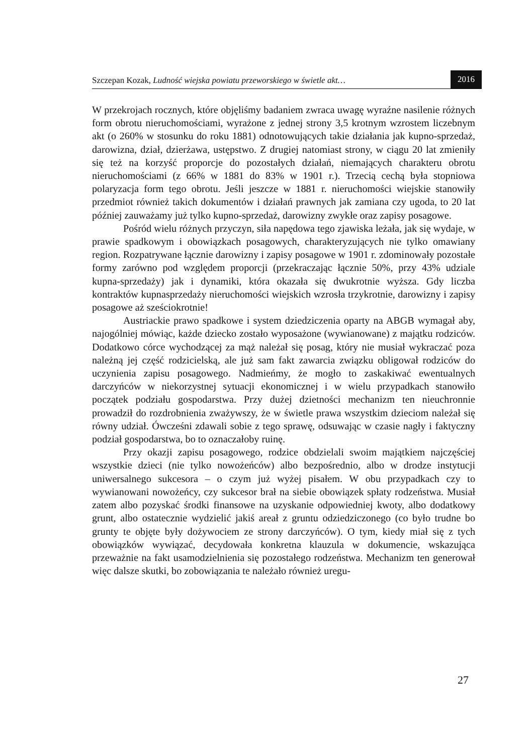Szczepan Kozak, Ludność wiejska powiatu przeworskiego w świetle akt… 2016
W przekrojach rocznych, które objęliśmy badaniem zwraca uwagę wyraźne nasilenie różnych form obrotu nieruchomościami, wyrażone z jednej strony 3,5 krotnym wzrostem liczebnym akt (o 260% w stosunku do roku 1881) odnotowujących takie działania jak kupno-sprzedaż, darowizna, dział, dzierżawa, ustępstwo. Z drugiej natomiast strony, w ciągu 20 lat zmieniły się też na korzyść proporcje do pozostałych działań, niemających charakteru obrotu nieruchomościami (z 66% w 1881 do 83% w 1901 r.). Trzecią cechą była stopniowa polaryzacja form tego obrotu. Jeśli jeszcze w 1881 r. nieruchomości wiejskie stanowiły przedmiot również takich dokumentów i działań prawnych jak zamiana czy ugoda, to 20 lat później zauważamy już tylko kupno-sprzedaż, darowizny zwykłe oraz zapisy posagowe.
Pośród wielu różnych przyczyn, siła napędowa tego zjawiska leżała, jak się wydaje, w prawie spadkowym i obowiązkach posagowych, charakteryzujących nie tylko omawiany region. Rozpatrywane łącznie darowizny i zapisy posagowe w 1901 r. zdominowały pozostałe formy zarówno pod względem proporcji (przekraczając łącznie 50%, przy 43% udziale kupna-sprzedaży) jak i dynamiki, która okazała się dwukrotnie wyższa. Gdy liczba kontraktów kupnasprzedaży nieruchomości wiejskich wzrosła trzykrotnie, darowizny i zapisy posagowe aż sześciokrotnie!
Austriackie prawo spadkowe i system dziedziczenia oparty na ABGB wymagał aby, najogólniej mówiąc, każde dziecko zostało wyposażone (wywianowane) z majątku rodziców. Dodatkowo córce wychodzącej za mąż należał się posag, który nie musiał wykraczać poza należną jej część rodzicielską, ale już sam fakt zawarcia związku obligował rodziców do uczynienia zapisu posagowego. Nadmieńmy, że mogło to zaskakiwać ewentualnych darczyńców w niekorzystnej sytuacji ekonomicznej i w wielu przypadkach stanowiło początek podziału gospodarstwa. Przy dużej dzietności mechanizm ten nieuchronnie prowadził do rozdrobnienia zważywszy, że w świetle prawa wszystkim dzieciom należał się równy udział. Ówcześni zdawali sobie z tego sprawę, odsuwając w czasie nagły i faktyczny podział gospodarstwa, bo to oznaczałoby ruinę.
Przy okazji zapisu posagowego, rodzice obdzielali swoim majątkiem najczęściej wszystkie dzieci (nie tylko nowożeńców) albo bezpośrednio, albo w drodze instytucji uniwersalnego sukcesora – o czym już wyżej pisałem. W obu przypadkach czy to wywianowani nowożeńcy, czy sukcesor brał na siebie obowiązek spłaty rodzeństwa. Musiał zatem albo pozyskać środki finansowe na uzyskanie odpowiedniej kwoty, albo dodatkowy grunt, albo ostatecznie wydzielić jakiś areał z gruntu odziedziczonego (co było trudne bo grunty te objęte były dożywociem ze strony darczyńców). O tym, kiedy miał się z tych obowiązków wywiązać, decydowała konkretna klauzula w dokumencie, wskazująca przeważnie na fakt usamodzielnienia się pozostałego rodzeństwa. Mechanizm ten generował więc dalsze skutki, bo zobowiązania te należało również uregu-
27